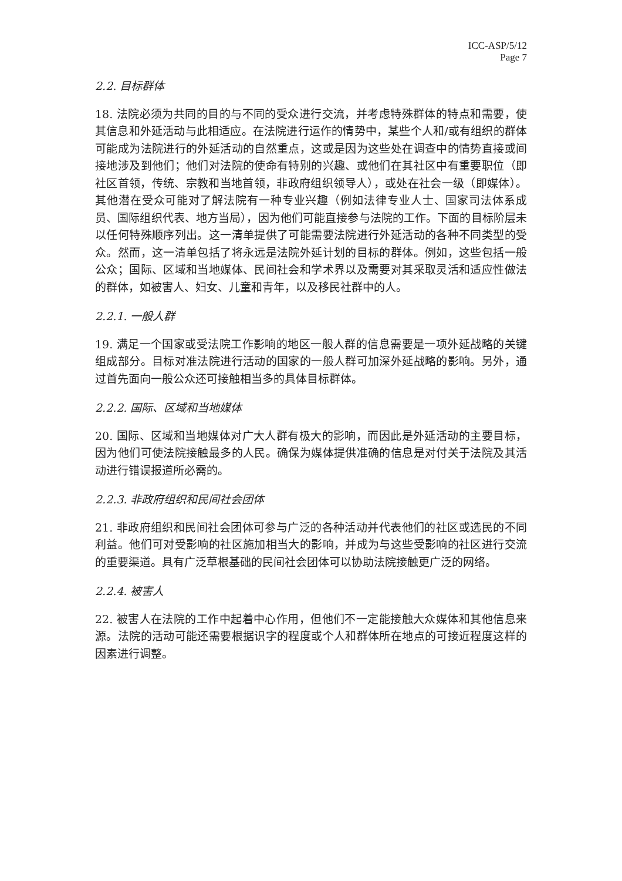ICC-ASP/5/12
Page 7
2.2. 目标群体
18. 法院必须为共同的目的与不同的受众进行交流，并考虑特殊群体的特点和需要，使其信息和外延活动与此相适应。在法院进行运作的情势中，某些个人和/或有组织的群体可能成为法院进行的外延活动的自然重点，这或是因为这些处在调查中的情势直接或间接地涉及到他们；他们对法院的使命有特别的兴趣、或他们在其社区中有重要职位（即社区首领，传统、宗教和当地首领，非政府组织领导人），或处在社会一级（即媒体）。其他潜在受众可能对了解法院有一种专业兴趣（例如法律专业人士、国家司法体系成员、国际组织代表、地方当局），因为他们可能直接参与法院的工作。下面的目标阶层未以任何特殊顺序列出。这一清单提供了可能需要法院进行外延活动的各种不同类型的受众。然而，这一清单包括了将永远是法院外延计划的目标的群体。例如，这些包括一般公众；国际、区域和当地媒体、民间社会和学术界以及需要对其采取灵活和适应性做法的群体，如被害人、妇女、儿童和青年，以及移民社群中的人。
2.2.1. 一般人群
19. 满足一个国家或受法院工作影响的地区一般人群的信息需要是一项外延战略的关键组成部分。目标对准法院进行活动的国家的一般人群可加深外延战略的影响。另外，通过首先面向一般公众还可接触相当多的具体目标群体。
2.2.2. 国际、区域和当地媒体
20. 国际、区域和当地媒体对广大人群有极大的影响，而因此是外延活动的主要目标，因为他们可使法院接触最多的人民。确保为媒体提供准确的信息是对付关于法院及其活动进行错误报道所必需的。
2.2.3. 非政府组织和民间社会团体
21. 非政府组织和民间社会团体可参与广泛的各种活动并代表他们的社区或选民的不同利益。他们可对受影响的社区施加相当大的影响，并成为与这些受影响的社区进行交流的重要渠道。具有广泛草根基础的民间社会团体可以协助法院接触更广泛的网络。
2.2.4. 被害人
22. 被害人在法院的工作中起着中心作用，但他们不一定能接触大众媒体和其他信息来源。法院的活动可能还需要根据识字的程度或个人和群体所在地点的可接近程度这样的因素进行调整。